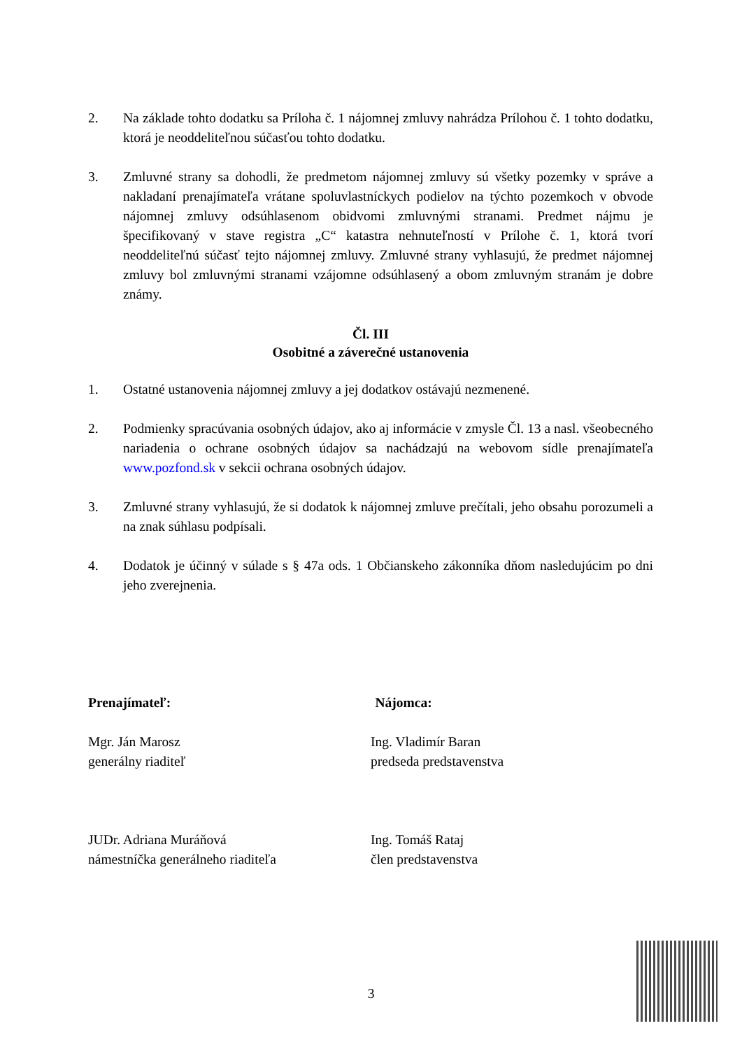2. Na základe tohto dodatku sa Príloha č. 1 nájomnej zmluvy nahrádza Prílohou č. 1 tohto dodatku, ktorá je neoddeliteľnou súčasťou tohto dodatku.
3. Zmluvné strany sa dohodli, že predmetom nájomnej zmluvy sú všetky pozemky v správe a nakladaní prenajímateľa vrátane spoluvlastníckych podielov na týchto pozemkoch v obvode nájomnej zmluvy odsúhlasenom obidvomi zmluvnými stranami. Predmet nájmu je špecifikovaný v stave registra „C“ katastra nehnuteľností v Prílohe č. 1, ktorá tvorí neoddeliteľnú súčasť tejto nájomnej zmluvy. Zmluvné strany vyhlasujú, že predmet nájomnej zmluvy bol zmluvnými stranami vzájomne odsúhlasený a obom zmluvným stranám je dobre známy.
Čl. III
Osobitné a záverečné ustanovenia
1. Ostatné ustanovenia nájomnej zmluvy a jej dodatkov ostávajú nezmenené.
2. Podmienky spracúvania osobných údajov, ako aj informácie v zmysle Čl. 13 a nasl. všeobecného nariadenia o ochrane osobných údajov sa nachádzajú na webovom sídle prenajímateľa www.pozfond.sk v sekcii ochrana osobných údajov.
3. Zmluvné strany vyhlasujú, že si dodatok k nájomnej zmluve prečítali, jeho obsahu porozumeli a na znak súhlasu podpísali.
4. Dodatok je účinný v súlade s § 47a ods. 1 Občianskeho zákonníka dňom nasledujúcim po dni jeho zverejnenia.
Prenajímateľ: Nájomca:
Mgr. Ján Marosz
generálny riaditeľ
Ing. Vladimír Baran
predseda predstavenstva
JUDr. Adriana Muráňová
námestníčka generálneho riaditeľa
Ing. Tomáš Rataj
člen predstavenstva
3